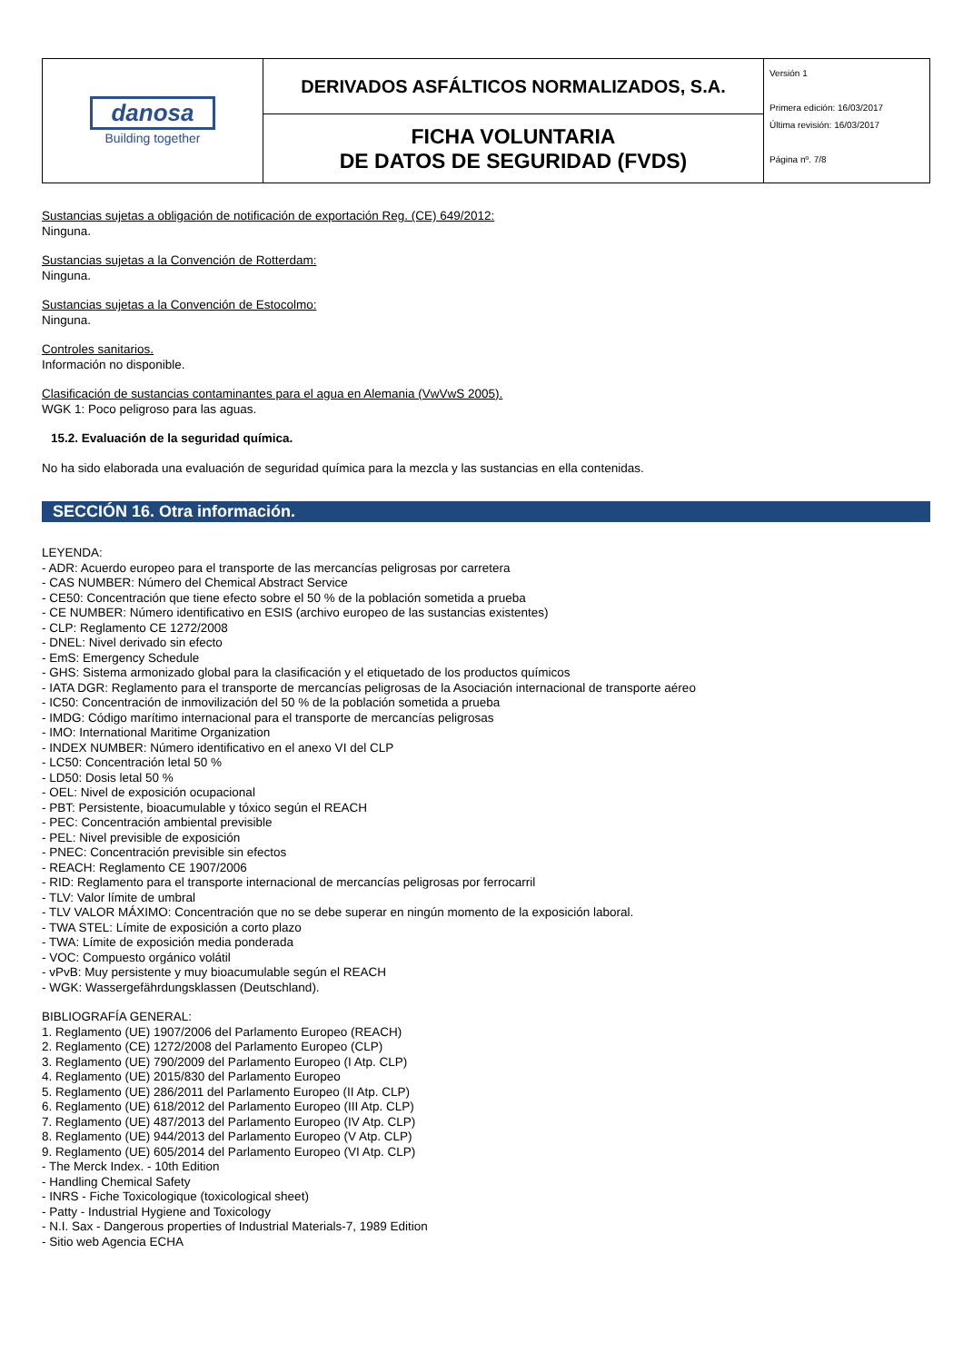| danosa Building together | DERIVADOS ASFÁLTICOS NORMALIZADOS, S.A. | Versión 1 Primera edición: 16/03/2017 Última revisión: 16/03/2017 Página nº. 7/8 |
| | FICHA VOLUNTARIA DE DATOS DE SEGURIDAD (FVDS) | |
Sustancias sujetas a obligación de notificación de exportación Reg. (CE) 649/2012:
Ninguna.
Sustancias sujetas a la Convención de Rotterdam:
Ninguna.
Sustancias sujetas a la Convención de Estocolmo:
Ninguna.
Controles sanitarios.
Información no disponible.
Clasificación de sustancias contaminantes para el agua en Alemania (VwVwS 2005).
WGK 1: Poco peligroso para las aguas.
15.2. Evaluación de la seguridad química.
No ha sido elaborada una evaluación de seguridad química para la mezcla y las sustancias en ella contenidas.
SECCIÓN 16. Otra información.
LEYENDA:
- ADR: Acuerdo europeo para el transporte de las mercancías peligrosas por carretera
- CAS NUMBER: Número del Chemical Abstract Service
- CE50: Concentración que tiene efecto sobre el 50 % de la población sometida a prueba
- CE NUMBER: Número identificativo en ESIS (archivo europeo de las sustancias existentes)
- CLP: Reglamento CE 1272/2008
- DNEL: Nivel derivado sin efecto
- EmS: Emergency Schedule
- GHS: Sistema armonizado global para la clasificación y el etiquetado de los productos químicos
- IATA DGR: Reglamento para el transporte de mercancías peligrosas de la Asociación internacional de transporte aéreo
- IC50: Concentración de inmovilización del 50 % de la población sometida a prueba
- IMDG: Código marítimo internacional para el transporte de mercancías peligrosas
- IMO: International Maritime Organization
- INDEX NUMBER: Número identificativo en el anexo VI del CLP
- LC50: Concentración letal 50 %
- LD50: Dosis letal 50 %
- OEL: Nivel de exposición ocupacional
- PBT: Persistente, bioacumulable y tóxico según el REACH
- PEC: Concentración ambiental previsible
- PEL: Nivel previsible de exposición
- PNEC: Concentración previsible sin efectos
- REACH: Reglamento CE 1907/2006
- RID: Reglamento para el transporte internacional de mercancías peligrosas por ferrocarril
- TLV: Valor límite de umbral
- TLV VALOR MÁXIMO: Concentración que no se debe superar en ningún momento de la exposición laboral.
- TWA STEL: Límite de exposición a corto plazo
- TWA: Límite de exposición media ponderada
- VOC: Compuesto orgánico volátil
- vPvB: Muy persistente y muy bioacumulable según el REACH
- WGK: Wassergefährdungsklassen (Deutschland).
BIBLIOGRAFÍA GENERAL:
1. Reglamento (UE) 1907/2006 del Parlamento Europeo (REACH)
2. Reglamento (CE) 1272/2008 del Parlamento Europeo (CLP)
3. Reglamento (UE) 790/2009 del Parlamento Europeo (I Atp. CLP)
4. Reglamento (UE) 2015/830 del Parlamento Europeo
5. Reglamento (UE) 286/2011 del Parlamento Europeo (II Atp. CLP)
6. Reglamento (UE) 618/2012 del Parlamento Europeo (III Atp. CLP)
7. Reglamento (UE) 487/2013 del Parlamento Europeo (IV Atp. CLP)
8. Reglamento (UE) 944/2013 del Parlamento Europeo (V Atp. CLP)
9. Reglamento (UE) 605/2014 del Parlamento Europeo (VI Atp. CLP)
- The Merck Index. - 10th Edition
- Handling Chemical Safety
- INRS - Fiche Toxicologique (toxicological sheet)
- Patty - Industrial Hygiene and Toxicology
- N.I. Sax - Dangerous properties of Industrial Materials-7, 1989 Edition
- Sitio web Agencia ECHA